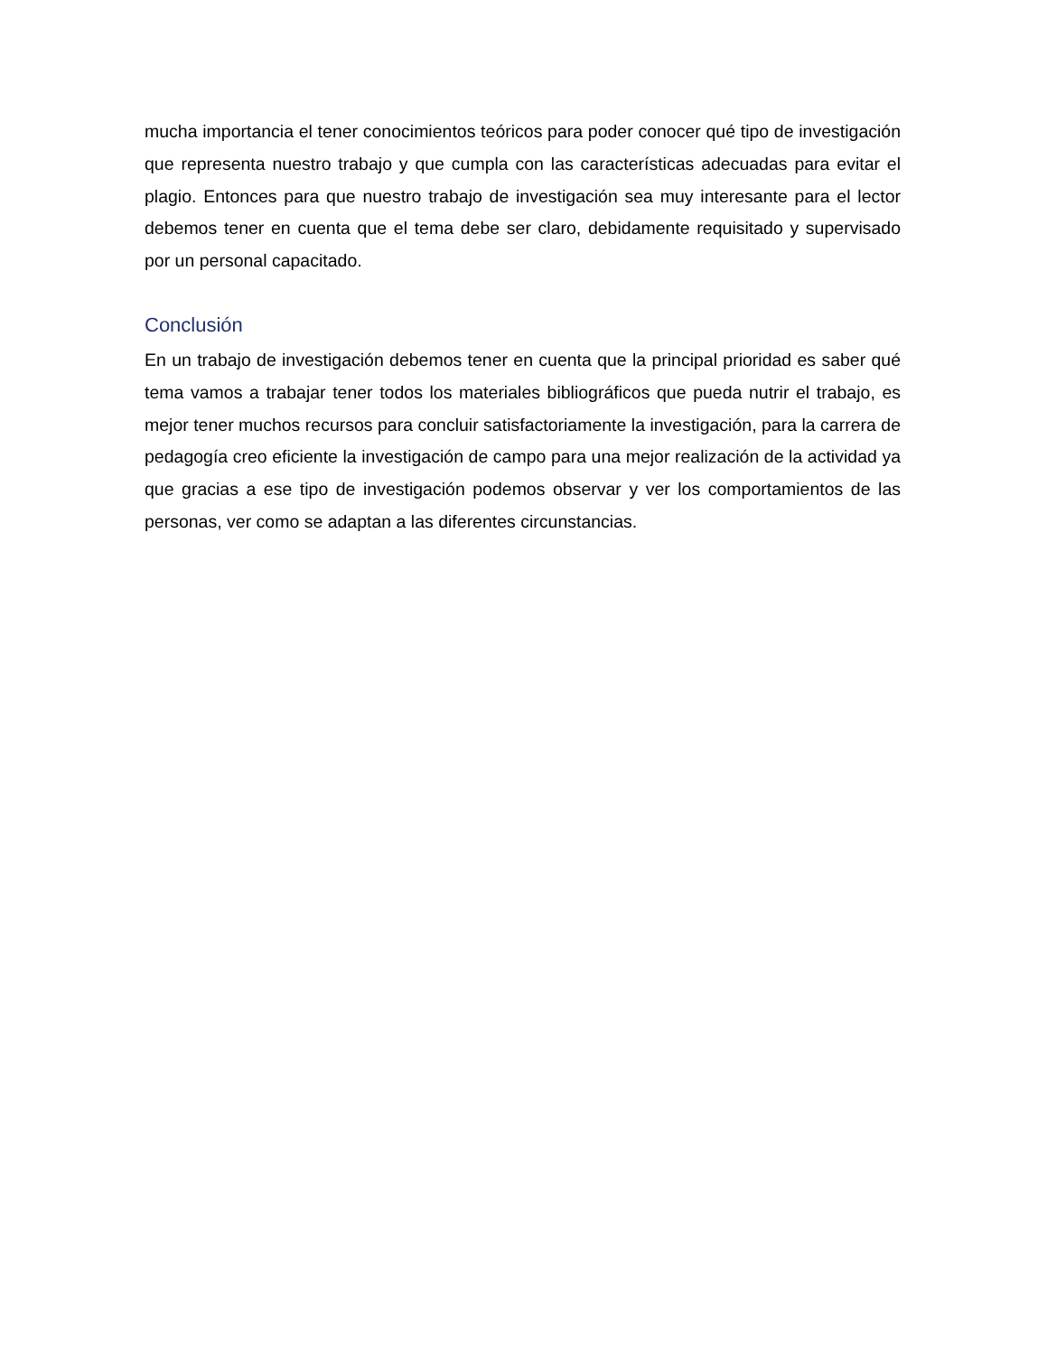mucha importancia el tener conocimientos teóricos para poder conocer qué tipo de investigación que representa nuestro trabajo y que cumpla con las características adecuadas para evitar el plagio. Entonces para que nuestro trabajo de investigación sea muy interesante para el lector debemos tener en cuenta que el tema debe ser claro, debidamente requisitado y supervisado por un personal capacitado.
Conclusión
En un trabajo de investigación debemos tener en cuenta que la principal prioridad es saber qué tema vamos a trabajar tener todos los materiales bibliográficos que pueda nutrir el trabajo, es mejor tener muchos recursos para concluir satisfactoriamente la investigación, para la carrera de pedagogía creo eficiente la investigación de campo para una mejor realización de la actividad ya que gracias a ese tipo de investigación podemos observar y ver los comportamientos de las personas, ver como se adaptan a las diferentes circunstancias.